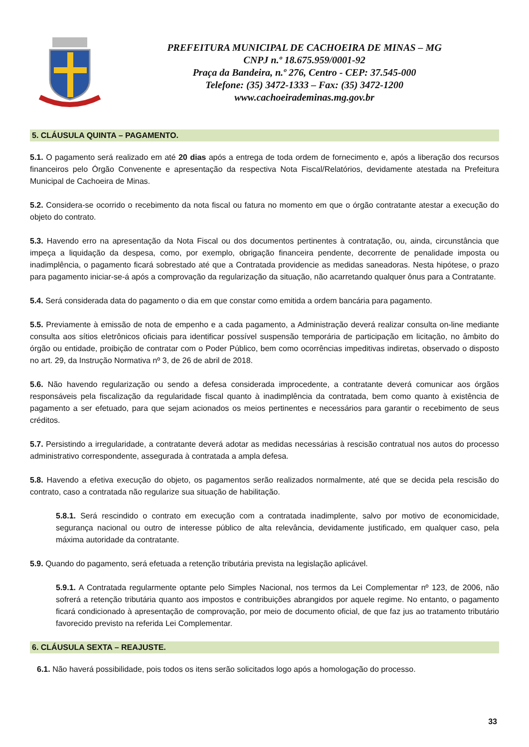PREFEITURA MUNICIPAL DE CACHOEIRA DE MINAS – MG
CNPJ n.º 18.675.959/0001-92
Praça da Bandeira, n.º 276, Centro - CEP: 37.545-000
Telefone: (35) 3472-1333 – Fax: (35) 3472-1200
www.cachoeirademinas.mg.gov.br
5. CLÁUSULA QUINTA – PAGAMENTO.
5.1. O pagamento será realizado em até 20 dias após a entrega de toda ordem de fornecimento e, após a liberação dos recursos financeiros pelo Órgão Convenente e apresentação da respectiva Nota Fiscal/Relatórios, devidamente atestada na Prefeitura Municipal de Cachoeira de Minas.
5.2. Considera-se ocorrido o recebimento da nota fiscal ou fatura no momento em que o órgão contratante atestar a execução do objeto do contrato.
5.3. Havendo erro na apresentação da Nota Fiscal ou dos documentos pertinentes à contratação, ou, ainda, circunstância que impeça a liquidação da despesa, como, por exemplo, obrigação financeira pendente, decorrente de penalidade imposta ou inadimplência, o pagamento ficará sobrestado até que a Contratada providencie as medidas saneadoras. Nesta hipótese, o prazo para pagamento iniciar-se-á após a comprovação da regularização da situação, não acarretando qualquer ônus para a Contratante.
5.4. Será considerada data do pagamento o dia em que constar como emitida a ordem bancária para pagamento.
5.5. Previamente à emissão de nota de empenho e a cada pagamento, a Administração deverá realizar consulta on-line mediante consulta aos sítios eletrônicos oficiais para identificar possível suspensão temporária de participação em licitação, no âmbito do órgão ou entidade, proibição de contratar com o Poder Público, bem como ocorrências impeditivas indiretas, observado o disposto no art. 29, da Instrução Normativa nº 3, de 26 de abril de 2018.
5.6. Não havendo regularização ou sendo a defesa considerada improcedente, a contratante deverá comunicar aos órgãos responsáveis pela fiscalização da regularidade fiscal quanto à inadimplência da contratada, bem como quanto à existência de pagamento a ser efetuado, para que sejam acionados os meios pertinentes e necessários para garantir o recebimento de seus créditos.
5.7. Persistindo a irregularidade, a contratante deverá adotar as medidas necessárias à rescisão contratual nos autos do processo administrativo correspondente, assegurada à contratada a ampla defesa.
5.8. Havendo a efetiva execução do objeto, os pagamentos serão realizados normalmente, até que se decida pela rescisão do contrato, caso a contratada não regularize sua situação de habilitação.
5.8.1. Será rescindido o contrato em execução com a contratada inadimplente, salvo por motivo de economicidade, segurança nacional ou outro de interesse público de alta relevância, devidamente justificado, em qualquer caso, pela máxima autoridade da contratante.
5.9. Quando do pagamento, será efetuada a retenção tributária prevista na legislação aplicável.
5.9.1. A Contratada regularmente optante pelo Simples Nacional, nos termos da Lei Complementar nº 123, de 2006, não sofrerá a retenção tributária quanto aos impostos e contribuições abrangidos por aquele regime. No entanto, o pagamento ficará condicionado à apresentação de comprovação, por meio de documento oficial, de que faz jus ao tratamento tributário favorecido previsto na referida Lei Complementar.
6. CLÁUSULA SEXTA – REAJUSTE.
6.1. Não haverá possibilidade, pois todos os itens serão solicitados logo após a homologação do processo.
33